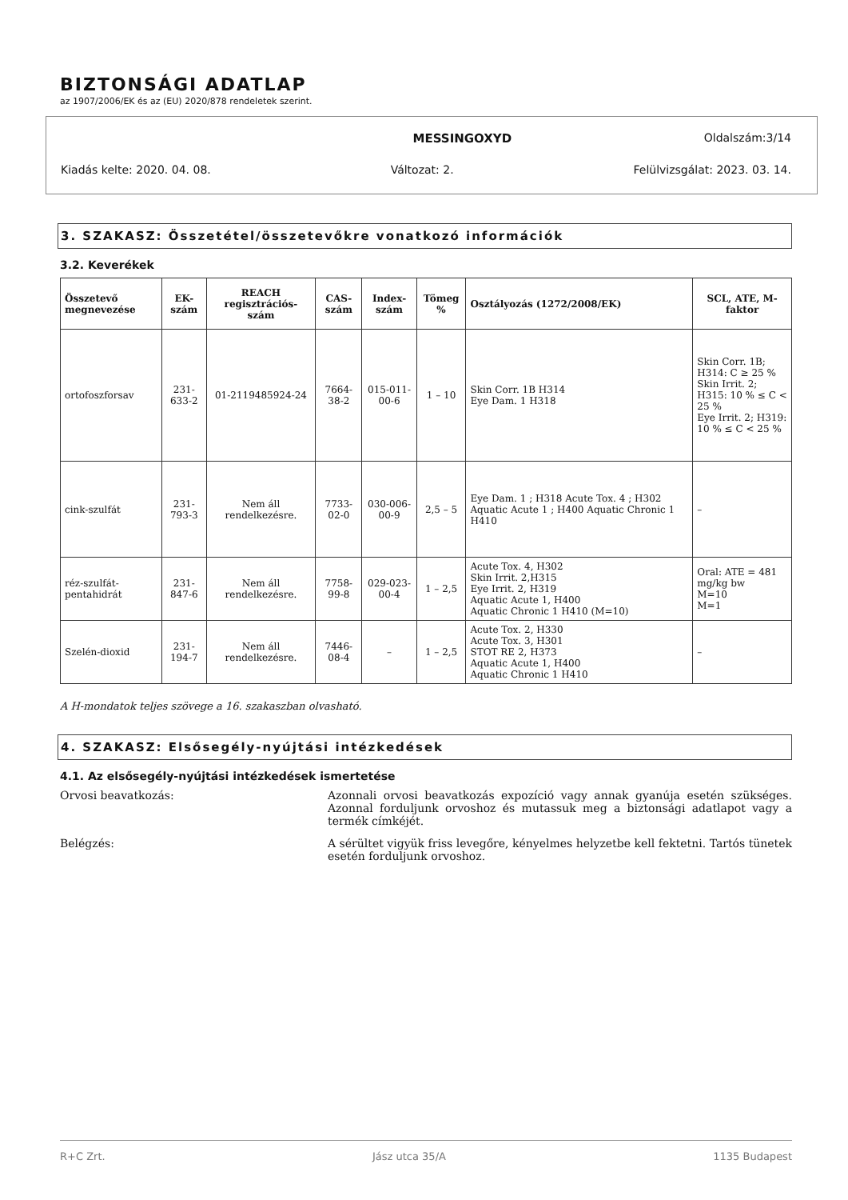BIZTONSÁGI ADATLAP
az 1907/2006/EK és az (EU) 2020/878 rendeletek szerint.
MESSINGOXYD Oldalszám:3/14
Kiadás kelte: 2020. 04. 08. Változat: 2. Felülvizsgálat: 2023. 03. 14.
3. SZAKASZ: Összetétel/összetevőkre vonatkozó információk
3.2. Keverékek
| Összetevő megnevezése | EK-szám | REACH regisztrációs-szám | CAS-szám | Index-szám | Tömeg % | Osztályozás (1272/2008/EK) | SCL, ATE, M-faktor |
| --- | --- | --- | --- | --- | --- | --- | --- |
| ortofoszforsav | 231-633-2 | 01-2119485924-24 | 7664-38-2 | 015-011-00-6 | 1 – 10 | Skin Corr. 1B H314 Eye Dam. 1 H318 | Skin Corr. 1B; H314: C ≥ 25 % Skin Irrit. 2; H315: 10 % ≤ C < 25 % Eye Irrit. 2; H319: 10 % ≤ C < 25 % |
| cink-szulfát | 231-793-3 | Nem áll rendelkezésre. | 7733-02-0 | 030-006-00-9 | 2,5 – 5 | Eye Dam. 1 ; H318 Acute Tox. 4 ; H302 Aquatic Acute 1 ; H400 Aquatic Chronic 1 H410 | – |
| réz-szulfát-pentahidrát | 231-847-6 | Nem áll rendelkezésre. | 7758-99-8 | 029-023-00-4 | 1 – 2,5 | Acute Tox. 4, H302 Skin Irrit. 2,H315 Eye Irrit. 2, H319 Aquatic Acute 1, H400 Aquatic Chronic 1 H410 (M=10) | Oral: ATE = 481 mg/kg bw M=10 M=1 |
| Szelén-dioxid | 231-194-7 | Nem áll rendelkezésre. | 7446-08-4 | – | 1 – 2,5 | Acute Tox. 2, H330 Acute Tox. 3, H301 STOT RE 2, H373 Aquatic Acute 1, H400 Aquatic Chronic 1 H410 | – |
A H-mondatok teljes szövege a 16. szakaszban olvasható.
4. SZAKASZ: Elsősegély-nyújtási intézkedések
4.1. Az elsősegély-nyújtási intézkedések ismertetése
Orvosi beavatkozás: Azonnali orvosi beavatkozás expozíció vagy annak gyanúja esetén szükséges. Azonnal forduljunk orvoshoz és mutassuk meg a biztonsági adatlapot vagy a termék címkéjét.
Belégzés: A sérültet vigyük friss levegőre, kényelmes helyzetbe kell fektetni. Tartós tünetek esetén forduljunk orvoshoz.
R+C Zrt. Jász utca 35/A 1135 Budapest